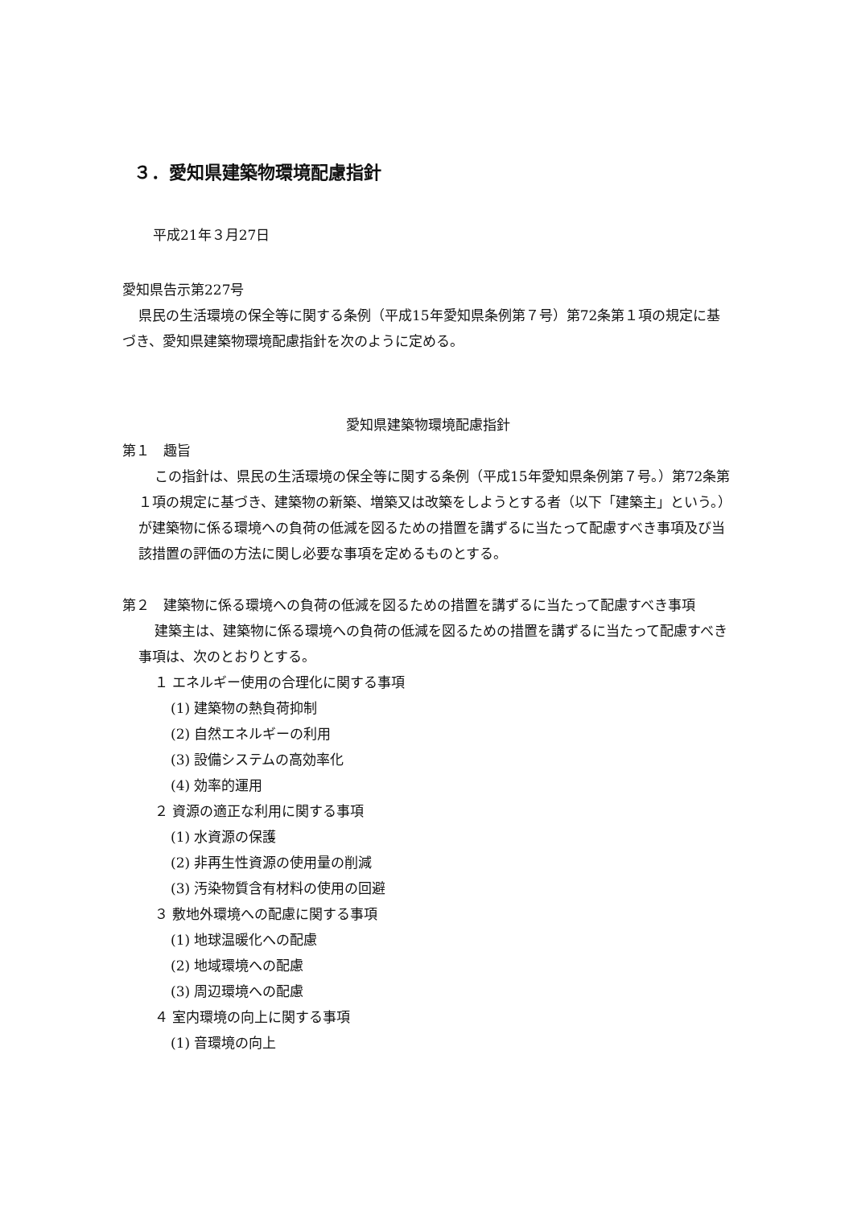３．愛知県建築物環境配慮指針
平成21年３月27日
愛知県告示第227号
県民の生活環境の保全等に関する条例（平成15年愛知県条例第７号）第72条第１項の規定に基づき、愛知県建築物環境配慮指針を次のように定める。
愛知県建築物環境配慮指針
第１　趣旨
この指針は、県民の生活環境の保全等に関する条例（平成15年愛知県条例第７号。）第72条第１項の規定に基づき、建築物の新築、増築又は改築をしようとする者（以下「建築主」という。）が建築物に係る環境への負荷の低減を図るための措置を講ずるに当たって配慮すべき事項及び当該措置の評価の方法に関し必要な事項を定めるものとする。
第２　建築物に係る環境への負荷の低減を図るための措置を講ずるに当たって配慮すべき事項
建築主は、建築物に係る環境への負荷の低減を図るための措置を講ずるに当たって配慮すべき事項は、次のとおりとする。
１ エネルギー使用の合理化に関する事項
(1) 建築物の熱負荷抑制
(2) 自然エネルギーの利用
(3) 設備システムの高効率化
(4) 効率的運用
２ 資源の適正な利用に関する事項
(1) 水資源の保護
(2) 非再生性資源の使用量の削減
(3) 汚染物質含有材料の使用の回避
３ 敷地外環境への配慮に関する事項
(1) 地球温暖化への配慮
(2) 地域環境への配慮
(3) 周辺環境への配慮
４ 室内環境の向上に関する事項
(1) 音環境の向上